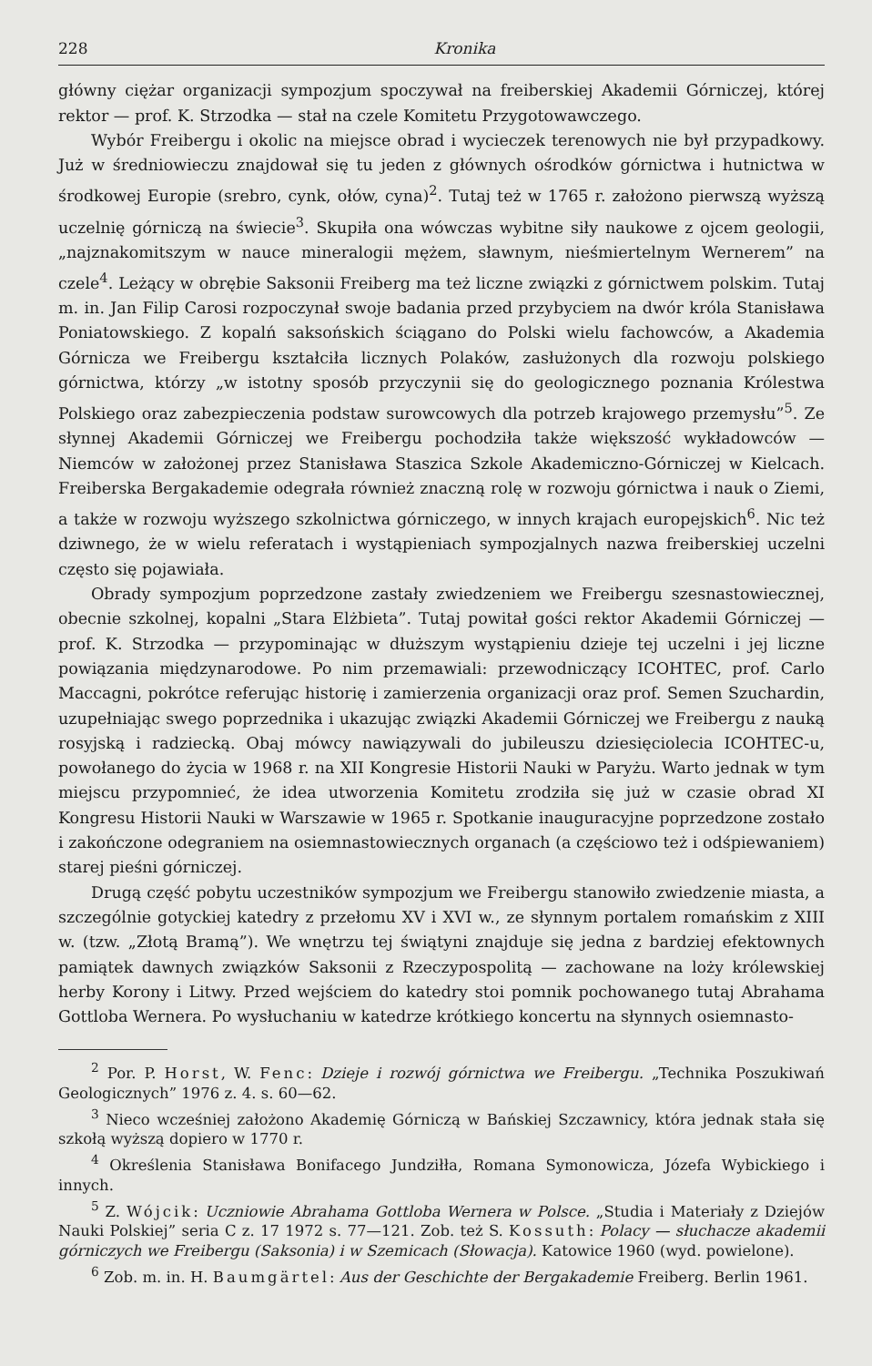228 Kronika
główny ciężar organizacji sympozjum spoczywał na freiberskiej Akademii Górniczej, której rektor — prof. K. Strzodka — stał na czele Komitetu Przygotowawczego.
Wybór Freibergu i okolic na miejsce obrad i wycieczek terenowych nie był przypadkowy. Już w średniowieczu znajdował się tu jeden z głównych ośrodków górnictwa i hutnictwa w środkowej Europie (srebro, cynk, ołów, cyna)<sup>2</sup>. Tutaj też w 1765 r. założono pierwszą wyższą uczelnię górniczą na świecie<sup>3</sup>. Skupiła ona wówczas wybitne siły naukowe z ojcem geologii, „najznakomitszym w nauce mineralogii mężem, sławnym, nieśmiertelnym Wernerem” na czele<sup>4</sup>. Leżący w obrębie Saksonii Freiberg ma też liczne związki z górnictwem polskim. Tutaj m. in. Jan Filip Carosi rozpoczynał swoje badania przed przybyciem na dwór króla Stanisława Poniatowskiego. Z kopalń saksońskich ściągano do Polski wielu fachowców, a Akademia Górnicza we Freibergu kształciła licznych Polaków, zasłużonych dla rozwoju polskiego górnictwa, którzy „w istotny sposób przyczynii się do geologicznego poznania Królestwa Polskiego oraz zabezpieczenia podstaw surowcowych dla potrzeb krajowego przemysłu”<sup>5</sup>. Ze słynnej Akademii Górniczej we Freibergu pochodziła także większość wykładowców — Niemców w założonej przez Stanisława Staszica Szkole Akademiczno-Górniczej w Kielcach. Freiberska Bergakademie odegrała również znaczną rolę w rozwoju górnictwa i nauk o Ziemi, a także w rozwoju wyższego szkolnictwa górniczego, w innych krajach europejskich<sup>6</sup>. Nic też dziwnego, że w wielu referatach i wystąpieniach sympozjalnych nazwa freiberskiej uczelni często się pojawiała.
Obrady sympozjum poprzedzone zastały zwiedzeniem we Freibergu szesnastowiecznej, obecnie szkolnej, kopalni „Stara Elżbieta”. Tutaj powitał gości rektor Akademii Górniczej — prof. K. Strzodka — przypominając w dłuższym wystąpieniu dzieje tej uczelni i jej liczne powiązania międzynarodowe. Po nim przemawiali: przewodniczący ICOHTEC, prof. Carlo Maccagni, pokrótce referując historię i zamierzenia organizacji oraz prof. Semen Szuchardin, uzupełniając swego poprzednika i ukazując związki Akademii Górniczej we Freibergu z nauką rosyjską i radziecką. Obaj mówcy nawiązywali do jubileuszu dziesięciolecia ICOHTEC-u, powołanego do życia w 1968 r. na XII Kongresie Historii Nauki w Paryżu. Warto jednak w tym miejscu przypomnieć, że idea utworzenia Komitetu zrodziła się już w czasie obrad XI Kongresu Historii Nauki w Warszawie w 1965 r. Spotkanie inauguracyjne poprzedzone zostało i zakończone odegraniem na osiemnastowiecznych organach (a częściowo też i odśpiewaniem) starej pieśni górniczej.
Drugą część pobytu uczestników sympozjum we Freibergu stanowiło zwiedzenie miasta, a szczególnie gotyckiej katedry z przełomu XV i XVI w., ze słynnym portalem romańskim z XIII w. (tzw. „Złotą Bramą”). We wnętrzu tej świątyni znajduje się jedna z bardziej efektownych pamiątek dawnych związków Saksonii z Rzeczypospolitą — zachowane na loży królewskiej herby Korony i Litwy. Przed wejściem do katedry stoi pomnik pochowanego tutaj Abrahama Gottloba Wernera. Po wysłuchaniu w katedrze krótkiego koncertu na słynnych osiemnasto-
<sup>2</sup> Por. P. Horst, W. Fenc: Dzieje i rozwój górnictwa we Freibergu. „Technika Poszukiwań Geologicznych” 1976 z. 4. s. 60—62.
<sup>3</sup> Nieco wcześniej założono Akademię Górniczą w Bańskiej Szczawnicy, która jednak stała się szkołą wyższą dopiero w 1770 r.
<sup>4</sup> Określenia Stanisława Bonifacego Jundziłła, Romana Symonowicza, Józefa Wybickiego i innych.
<sup>5</sup> Z. Wójcik: Uczniowie Abrahama Gottloba Wernera w Polsce. „Studia i Materiały z Dziejów Nauki Polskiej” seria C z. 17 1972 s. 77—121. Zob. też S. Kossuth: Polacy — słuchacze akademii górniczych we Freibergu (Saksonia) i w Szemicach (Słowacja). Katowice 1960 (wyd. powielone).
<sup>6</sup> Zob. m. in. H. Baumgärtel: Aus der Geschichte der Bergakademie Freiberg. Berlin 1961.